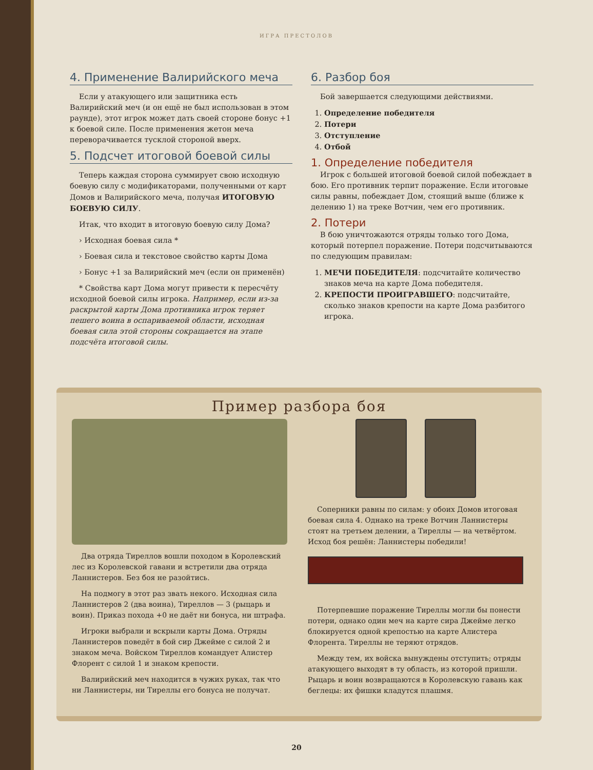ИГРА ПРЕСТОЛОВ
4. Применение Валирийского меча
Если у атакующего или защитника есть Валирийский меч (и он ещё не был использован в этом раунде), этот игрок может дать своей стороне бонус +1 к боевой силе. После применения жетон меча переворачивается тусклой стороной вверх.
5. Подсчет итоговой боевой силы
Теперь каждая сторона суммирует свою исходную боевую силу с модификаторами, полученными от карт Домов и Валирийского меча, получая ИТОГОВУЮ БОЕВУЮ СИЛУ.
Итак, что входит в итоговую боевую силу Дома?
› Исходная боевая сила *
› Боевая сила и текстовое свойство карты Дома
› Бонус +1 за Валирийский меч (если он применён)
* Свойства карт Дома могут привести к пересчёту исходной боевой силы игрока. Например, если из-за раскрытой карты Дома противника игрок теряет пешего воина в оспариваемой области, исходная боевая сила этой стороны сокращается на этапе подсчёта итоговой силы.
6. Разбор боя
Бой завершается следующими действиями.
1. Определение победителя
2. Потери
3. Отступление
4. Отбой
1. Определение победителя
Игрок с большей итоговой боевой силой побеждает в бою. Его противник терпит поражение. Если итоговые силы равны, побеждает Дом, стоящий выше (ближе к делению 1) на треке Вотчин, чем его противник.
2. Потери
В бою уничтожаются отряды только того Дома, который потерпел поражение. Потери подсчитываются по следующим правилам:
1. МЕЧИ ПОБЕДИТЕЛЯ: подсчитайте количество знаков меча на карте Дома победителя.
2. КРЕПОСТИ ПРОИГРАВШЕГО: подсчитайте, сколько знаков крепости на карте Дома разбитого игрока.
Пример разбора боя
Два отряда Тиреллов вошли походом в Королевский лес из Королевской гавани и встретили два отряда Ланнистеров. Без боя не разойтись.
На подмогу в этот раз звать некого. Исходная сила Ланнистеров 2 (два воина), Тиреллов — 3 (рыцарь и воин). Приказ похода +0 не даёт ни бонуса, ни штрафа.
Игроки выбрали и вскрыли карты Дома. Отряды Ланнистеров поведёт в бой сир Джейме с силой 2 и знаком меча. Войском Тиреллов командует Алистер Флорент с силой 1 и знаком крепости.
Валирийский меч находится в чужих руках, так что ни Ланнистеры, ни Тиреллы его бонуса не получат.
Соперники равны по силам: у обоих Домов итоговая боевая сила 4. Однако на треке Вотчин Ланнистеры стоят на третьем делении, а Тиреллы — на четвёртом. Исход боя решён: Ланнистеры победили!
Потерпевшие поражение Тиреллы могли бы понести потери, однако один меч на карте сира Джейме легко блокируется одной крепостью на карте Алистера Флорента. Тиреллы не теряют отрядов.
Между тем, их войска вынуждены отступить; отряды атакующего выходят в ту область, из которой пришли. Рыцарь и воин возвращаются в Королевскую гавань как беглецы: их фишки кладутся плашмя.
20